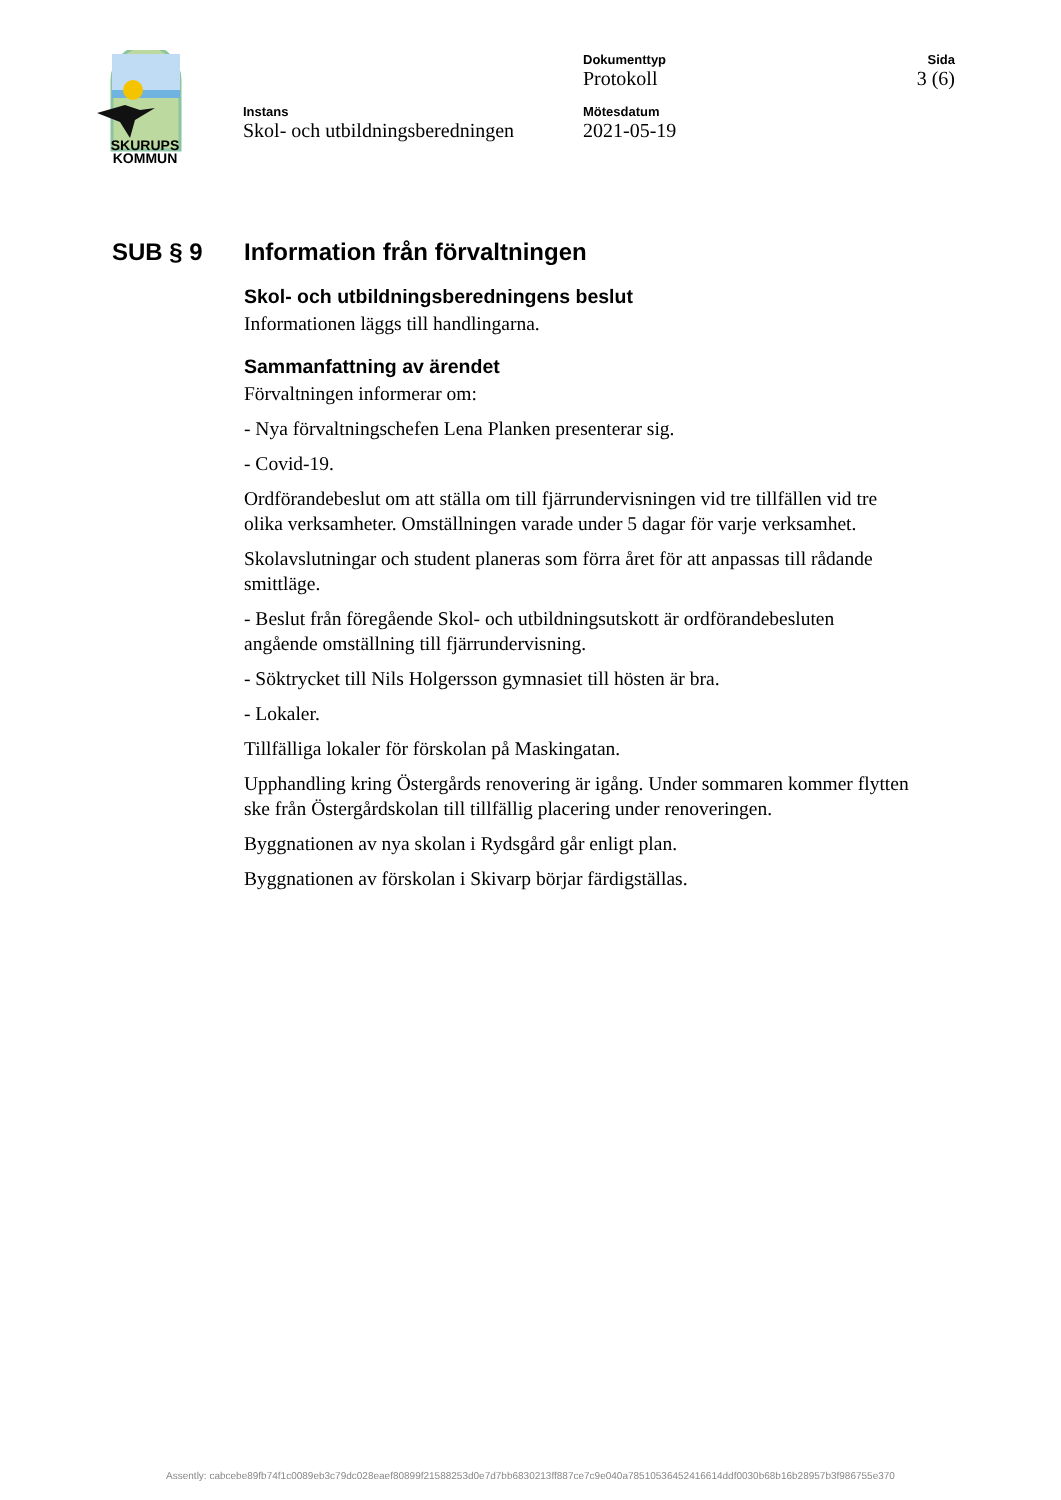SKURUPS
KOMMUN
Instans
Skol- och utbildningsberedningen
Dokumenttyp
Protokoll
Mötesdatum
2021-05-19
Sida
3 (6)
SUB § 9 Information från förvaltningen
Skol- och utbildningsberedningens beslut
Informationen läggs till handlingarna.
Sammanfattning av ärendet
Förvaltningen informerar om:
- Nya förvaltningschefen Lena Planken presenterar sig.
- Covid-19.
Ordförandebeslut om att ställa om till fjärrundervisningen vid tre tillfällen vid tre olika verksamheter. Omställningen varade under 5 dagar för varje verksamhet.
Skolavslutningar och student planeras som förra året för att anpassas till rådande smittläge.
- Beslut från föregående Skol- och utbildningsutskott är ordförandebesluten angående omställning till fjärrundervisning.
- Söktrycket till Nils Holgersson gymnasiet till hösten är bra.
- Lokaler.
Tillfälliga lokaler för förskolan på Maskingatan.
Upphandling kring Östergårds renovering är igång. Under sommaren kommer flytten ske från Östergårdskolan till tillfällig placering under renoveringen.
Byggnationen av nya skolan i Rydsgård går enligt plan.
Byggnationen av förskolan i Skivarp börjar färdigställas.
Assently: cabcebe89fb74f1c0089eb3c79dc028eaef80899f21588253d0e7d7bb6830213ff887ce7c9e040a78510536452416614ddf0030b68b16b28957b3f986755e370